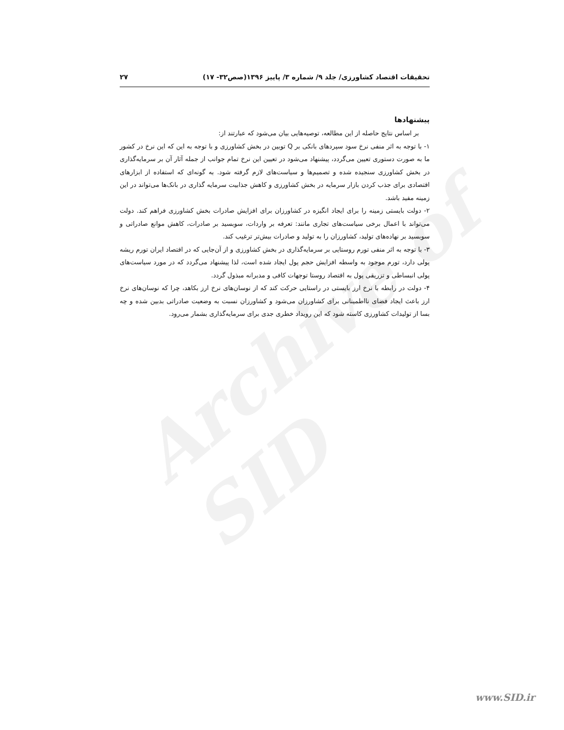Archive of SID
تحقیقات اقتصاد کشاورزی/ جلد ۹/ شماره ۳/ پاییز ۱۳۹۶(صص۳۲- ۱۷) ۲۷
پیشنهادها
بر اساس نتایج حاصله از این مطالعه، توصیه‌هایی بیان می‌شود که عبارتند از:
۱- با توجه به اثر منفی نرخ سود سپردهای بانکی بر Q توبین در بخش کشاورزی و با توجه به این که این نرخ در کشور ما به صورت دستوری تعیین می‌گردد، پیشنهاد می‌شود در تعیین این نرخ تمام جوانب از جمله آثار آن بر سرمایه‌گذاری در بخش کشاورزی سنجیده شده و تصمیم‌ها و سیاست‌های لازم گرفته شود. به گونه‌ای که استفاده از ابزارهای اقتصادی برای جذب کردن بازار سرمایه در بخش کشاورزی و کاهش جذابیت سرمایه گذاری در بانک‌ها می‌تواند در این زمینه مفید باشد.
۲- دولت بایستی زمینه را برای ایجاد انگیزه در کشاورزان برای افزایش صادرات بخش کشاورزی فراهم کند. دولت می‌تواند با اعمال برخی سیاست‌های تجاری مانند: تعرفه بر واردات، سوبسید بر صادرات، کاهش موانع صادراتی و سوبسید بر نهاده‌های تولید، کشاورزان را به تولید و صادرات بیش‌تر ترغیب کند.
۳- با توجه به اثر منفی تورم روستایی بر سرمایه‌گذاری در بخش کشاورزی و از آن‌جایی که در اقتصاد ایران تورم ریشه پولی دارد، تورم موجود به واسطه افزایش حجم پول ایجاد شده است، لذا پیشنهاد می‌گردد که در مورد سیاست‌های پولی انبساطی و تزریقی پول به اقتصاد روستا توجهات کافی و مدبرانه مبذول گردد.
۴- دولت در رابطه با نرخ ارز بایستی در راستایی حرکت کند که از نوسان‌های نرخ ارز بکاهد، چرا که نوسان‌های نرخ ارز باعث ایجاد فضای نااطمینانی برای کشاورزان می‌شود و کشاورزان نسبت به وضعیت صادراتی بدبین شده و چه بسا از تولیدات کشاورزی کاسته شود که این رویداد خطری جدی برای سرمایه‌گذاری بشمار می‌رود.
www.SID.ir